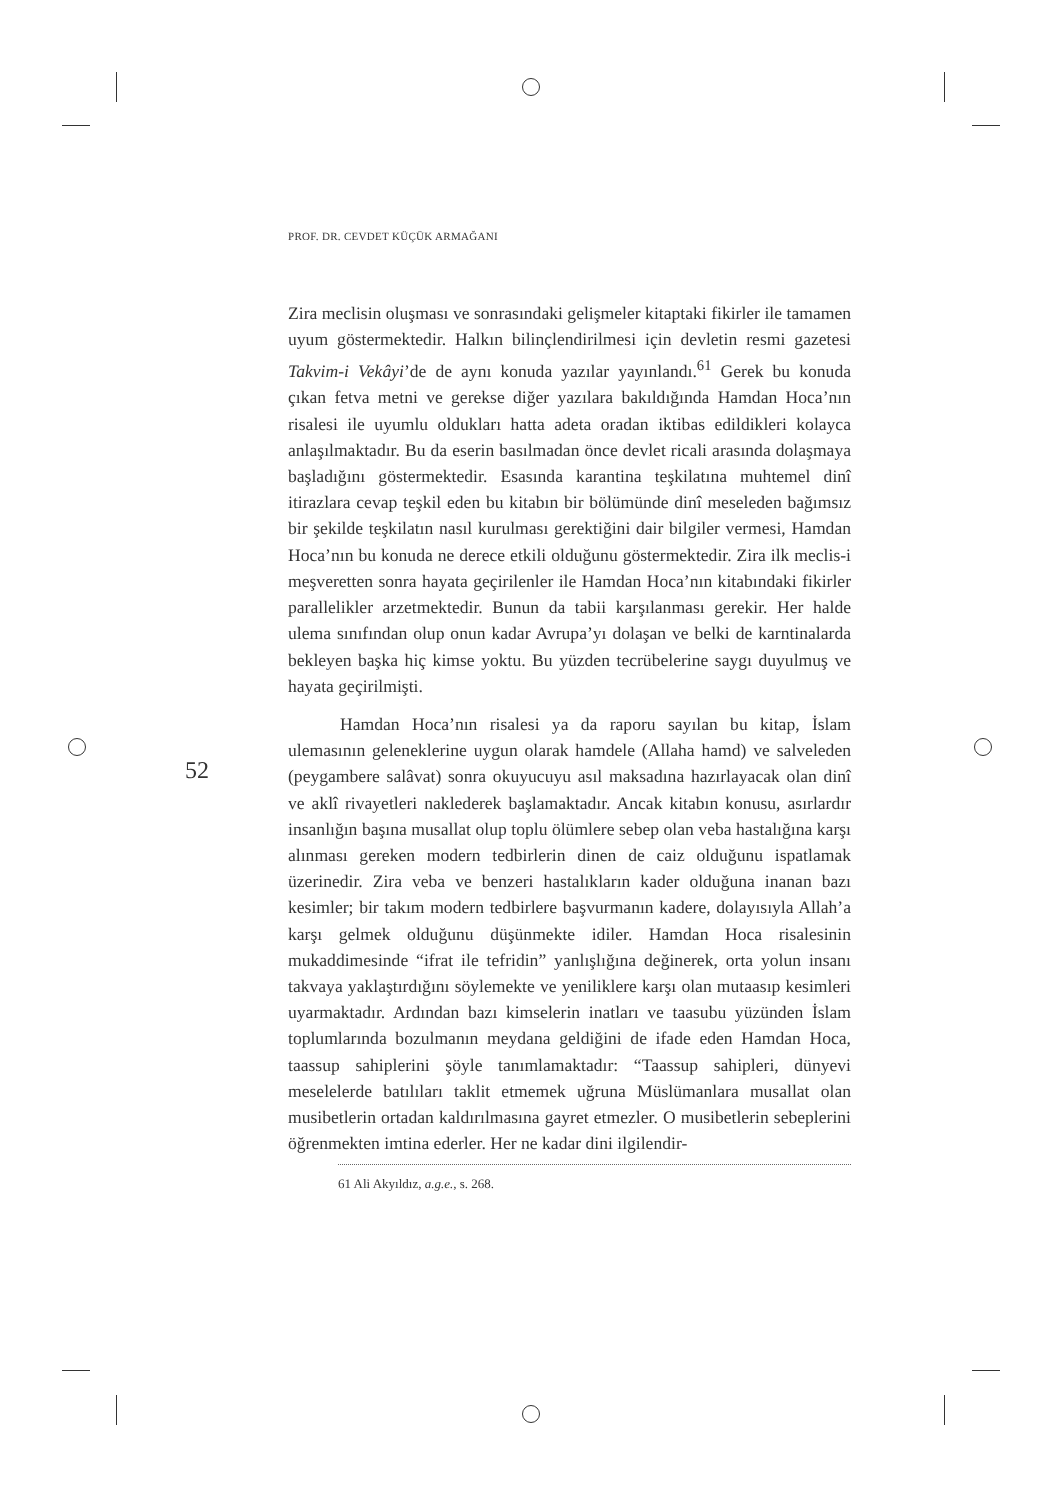PROF. DR. CEVDET KÜÇÜK ARMAĞANI
52
Zira meclisin oluşması ve sonrasındaki gelişmeler kitaptaki fikirler ile tamamen uyum göstermektedir. Halkın bilinçlendirilmesi için devletin resmi gazetesi Takvim-i Vekâyi’de de aynı konuda yazılar yayınlandı.<sup>61</sup> Gerek bu konuda çıkan fetva metni ve gerekse diğer yazılara bakıldığında Hamdan Hoca’nın risalesi ile uyumlu oldukları hatta adeta oradan iktibas edildikleri kolayca anlaşılmaktadır. Bu da eserin basılmadan önce devlet ricali arasında dolaşmaya başladığını göstermektedir. Esasında karantina teşkilatına muhtemel dinî itirazlara cevap teşkil eden bu kitabın bir bölümünde dinî meseleden bağımsız bir şekilde teşkilatın nasıl kurulması gerektiğini dair bilgiler vermesi, Hamdan Hoca’nın bu konuda ne derece etkili olduğunu göstermektedir. Zira ilk meclis-i meşveretten sonra hayata geçirilenler ile Hamdan Hoca’nın kitabındaki fikirler parallelikler arzetmektedir. Bunun da tabii karşılanması gerekir. Her halde ulema sınıfından olup onun kadar Avrupa’yı dolaşan ve belki de karntinalarda bekleyen başka hiç kimse yoktu. Bu yüzden tecrübelerine saygı duyulmuş ve hayata geçirilmişti.
Hamdan Hoca’nın risalesi ya da raporu sayılan bu kitap, İslam ulemasının geleneklerine uygun olarak hamdele (Allaha hamd) ve salveleden (peygambere salâvat) sonra okuyucuyu asıl maksadına hazırlayacak olan dinî ve aklî rivayetleri naklederek başlamaktadır. Ancak kitabın konusu, asırlardır insanlığın başına musallat olup toplu ölümlere sebep olan veba hastalığına karşı alınması gereken modern tedbirlerin dinen de caiz olduğunu ispatlamak üzerinedir. Zira veba ve benzeri hastalıkların kader olduğuna inanan bazı kesimler; bir takım modern tedbirlere başvurmanın kadere, dolayısıyla Allah’a karşı gelmek olduğunu düşünmekte idiler. Hamdan Hoca risalesinin mukaddimesinde “ifrat ile tefridin” yanlışlığına değinerek, orta yolun insanı takvaya yaklaştırdığını söylemekte ve yeniliklere karşı olan mutaasıp kesimleri uyarmaktadır. Ardından bazı kimselerin inatları ve taasubu yüzünden İslam toplumlarında bozulmanın meydana geldiğini de ifade eden Hamdan Hoca, taassup sahiplerini şöyle tanımlamaktadır: “Taassup sahipleri, dünyevi meselelerde batılıları taklit etmemek uğruna Müslümanlara musallat olan musibetlerin ortadan kaldırılmasına gayret etmezler. O musibetlerin sebeplerini öğrenmekten imtina ederler. Her ne kadar dini ilgilendir-
61 Ali Akyıldız, a.g.e., s. 268.